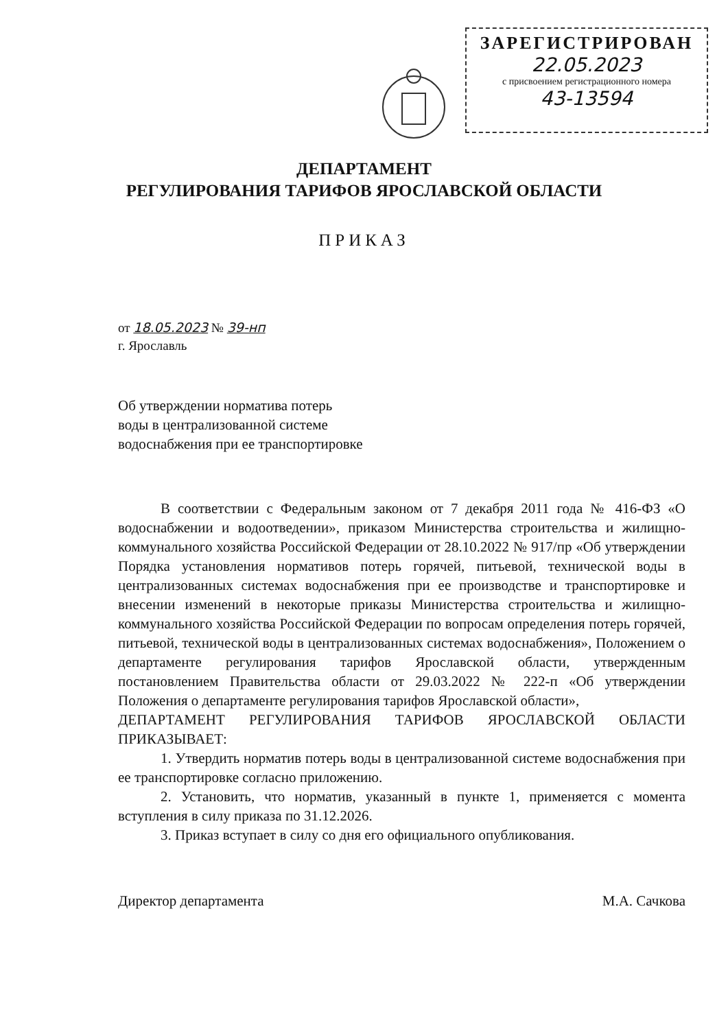ЗАРЕГИСТРИРОВАН
22.05.2023
с присвоением регистрационного номера
43-13594
ДЕПАРТАМЕНТ
РЕГУЛИРОВАНИЯ ТАРИФОВ ЯРОСЛАВСКОЙ ОБЛАСТИ
ПРИКАЗ
от 18.05.2023 № 39-нп
г. Ярославль
Об утверждении норматива потерь воды в централизованной системе водоснабжения при ее транспортировке
В соответствии с Федеральным законом от 7 декабря 2011 года № 416-ФЗ «О водоснабжении и водоотведении», приказом Министерства строительства и жилищно-коммунального хозяйства Российской Федерации от 28.10.2022 № 917/пр «Об утверждении Порядка установления нормативов потерь горячей, питьевой, технической воды в централизованных системах водоснабжения при ее производстве и транспортировке и внесении изменений в некоторые приказы Министерства строительства и жилищно-коммунального хозяйства Российской Федерации по вопросам определения потерь горячей, питьевой, технической воды в централизованных системах водоснабжения», Положением о департаменте регулирования тарифов Ярославской области, утвержденным постановлением Правительства области от 29.03.2022 № 222-п «Об утверждении Положения о департаменте регулирования тарифов Ярославской области»,
ДЕПАРТАМЕНТ РЕГУЛИРОВАНИЯ ТАРИФОВ ЯРОСЛАВСКОЙ ОБЛАСТИ ПРИКАЗЫВАЕТ:
1. Утвердить норматив потерь воды в централизованной системе водоснабжения при ее транспортировке согласно приложению.
2. Установить, что норматив, указанный в пункте 1, применяется с момента вступления в силу приказа по 31.12.2026.
3. Приказ вступает в силу со дня его официального опубликования.
Директор департамента М.А. Сачкова